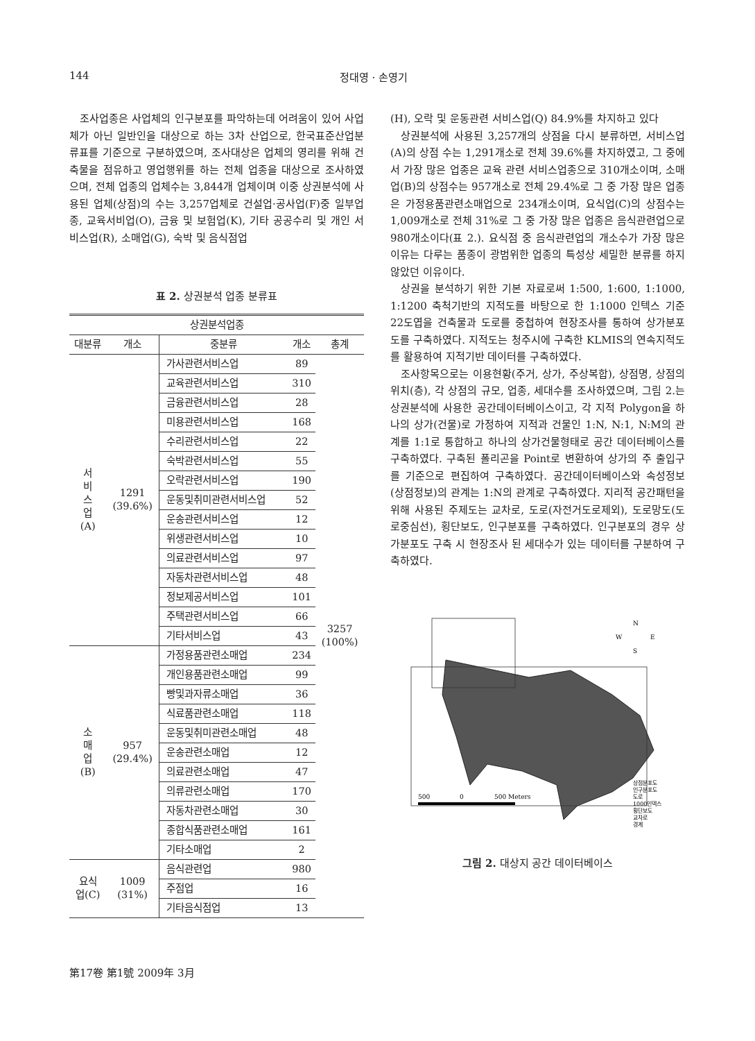144 정대영 · 손영기
조사업종은 사업체의 인구분포를 파악하는데 어려움이 있어 사업체가 아닌 일반인을 대상으로 하는 3차 산업으로, 한국표준산업분류표를 기준으로 구분하였으며, 조사대상은 업체의 영리를 위해 건축물을 점유하고 영업행위를 하는 전체 업종을 대상으로 조사하였으며, 전체 업종의 업체수는 3,844개 업체이며 이중 상권분석에 사용된 업체(상점)의 수는 3,257업체로 건설업·공사업(F)중 일부업종, 교육서비업(O), 금융 및 보험업(K), 기타 공공수리 및 개인 서비스업(R), 소매업(G), 숙박 및 음식점업
표 2. 상권분석 업종 분류표
| 상권분석업종 | | | | |
| --- | --- | --- | --- | --- |
| 대분류 | 개소 | 중분류 | 개소 | 총계 |
| 서 비 스 업 (A) | 1291 (39.6%) | 가사관련서비스업 | 89 | 3257 (100%) |
| | | 교육관련서비스업 | 310 | |
| | | 금융관련서비스업 | 28 | |
| | | 미용관련서비스업 | 168 | |
| | | 수리관련서비스업 | 22 | |
| | | 숙박관련서비스업 | 55 | |
| | | 오락관련서비스업 | 190 | |
| | | 운동및취미관련서비스업 | 52 | |
| | | 운송관련서비스업 | 12 | |
| | | 위생관련서비스업 | 10 | |
| | | 의료관련서비스업 | 97 | |
| | | 자동차관련서비스업 | 48 | |
| | | 정보제공서비스업 | 101 | |
| | | 주택관련서비스업 | 66 | |
| | | 기타서비스업 | 43 | |
| 소 매 업 (B) | 957 (29.4%) | 가정용품관련소매업 | 234 | |
| | | 개인용품관련소매업 | 99 | |
| | | 빵및과자류소매업 | 36 | |
| | | 식료품관련소매업 | 118 | |
| | | 운동및취미관련소매업 | 48 | |
| | | 운송관련소매업 | 12 | |
| | | 의료관련소매업 | 47 | |
| | | 의류관련소매업 | 170 | |
| | | 자동차관련소매업 | 30 | |
| | | 종합식품관련소매업 | 161 | |
| | | 기타소매업 | 2 | |
| 요식 업(C) | 1009 (31%) | 음식관련업 | 980 | |
| | | 주점업 | 16 | |
| | | 기타음식점업 | 13 | |
(H), 오락 및 운동관련 서비스업(Q) 84.9%를 차지하고 있다
상권분석에 사용된 3,257개의 상점을 다시 분류하면, 서비스업(A)의 상점 수는 1,291개소로 전체 39.6%를 차지하였고, 그 중에서 가장 많은 업종은 교육 관련 서비스업종으로 310개소이며, 소매업(B)의 상점수는 957개소로 전체 29.4%로 그 중 가장 많은 업종은 가정용품관련소매업으로 234개소이며, 요식업(C)의 상점수는 1,009개소로 전체 31%로 그 중 가장 많은 업종은 음식관련업으로 980개소이다(표 2.). 요식점 중 음식관련업의 개소수가 가장 많은 이유는 다루는 품종이 광범위한 업종의 특성상 세밀한 분류를 하지 않았던 이유이다.
상권을 분석하기 위한 기본 자료로써 1:500, 1:600, 1:1000, 1:1200 축척기반의 지적도를 바탕으로 한 1:1000 인텍스 기준 22도엽을 건축물과 도로를 중첩하여 현장조사를 통하여 상가분포도를 구축하였다. 지적도는 청주시에 구축한 KLMIS의 연속지적도를 활용하여 지적기반 데이터를 구축하였다.
조사항목으로는 이용현황(주거, 상가, 주상복합), 상점명, 상점의 위치(층), 각 상점의 규모, 업종, 세대수를 조사하였으며, 그림 2.는 상권분석에 사용한 공간데이터베이스이고, 각 지적 Polygon을 하나의 상가(건물)로 가정하여 지적과 건물인 1:N, N:1, N:M의 관계를 1:1로 통합하고 하나의 상가건물형태로 공간 데이터베이스를 구축하였다. 구축된 폴리곤을 Point로 변환하여 상가의 주 출입구를 기준으로 편집하여 구축하였다. 공간데이터베이스와 속성정보(상점정보)의 관계는 1:N의 관계로 구축하였다. 지리적 공간패턴을 위해 사용된 주제도는 교차로, 도로(자전거도로제외), 도로망도(도로중심선), 횡단보도, 인구분포를 구축하였다. 인구분포의 경우 상가분포도 구축 시 현장조사 된 세대수가 있는 데이터를 구분하여 구축하였다.
N
S
W
E
500
0
500 Meters
상점분포도
인구분포도
도로
1000인덱스
횡단보도
교차로
경계
그림 2. 대상지 공간 데이터베이스
第17卷 第1號 2009年 3月